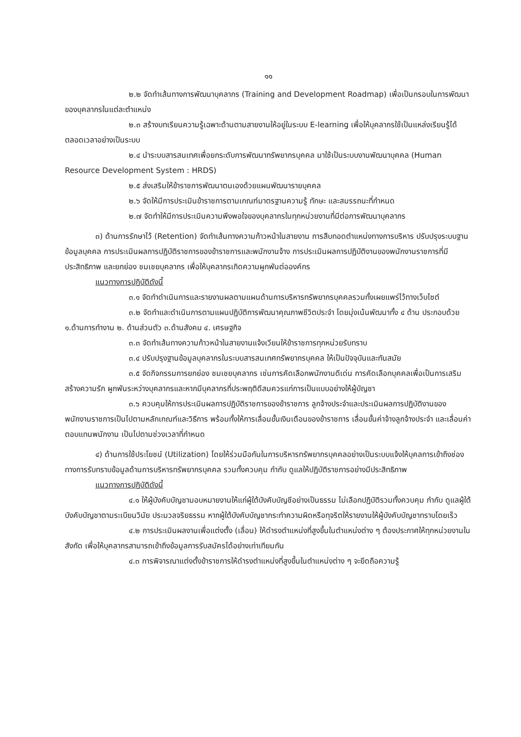๑๑
๒.๒ จัดทำเส้นทางการพัฒนาบุคลากร (Training and Development Roadmap) เพื่อเป็นกรอบในการพัฒนาของบุคลากรในแต่ละตำแหน่ง
๒.๓ สร้างบทเรียนความรู้เฉพาะด้านตามสายงานให้อยู่ในระบบ E-learning เพื่อให้บุคลากรใช้เป็นแหล่งเรียนรู้ได้ตลอดเวลาอย่างเป็นระบบ
๒.๔ นำระบบสารสนเทศเพื่อยกระดับการพัฒนาทรัพยากรบุคคล มาใช้เป็นระบบงานพัฒนาบุคคล (Human Resource Development System : HRDS)
๒.๕ ส่งเสริมให้ข้าราชการพัฒนาตนเองด้วยแผนพัฒนารายบุคคล
๒.๖ จัดให้มีการประเมินข้าราชการตามเกณฑ์มาตรฐานความรู้ ทักษะ และสมรรถนะที่กำหนด
๒.๗ จัดทำให้มีการประเมินความพึงพอใจของบุคลากรในทุกหน่วยงานที่มีต่อการพัฒนาบุคลากร
๓) ด้านการรักษาไว้ (Retention) จัดทำเส้นทางความก้าวหน้าในสายงาน การสืบทอดตำแหน่งทางการบริหาร ปรับปรุงระบบฐานข้อมูลบุคคล การประเมินผลการปฏิบัติราชการของข้าราชการและพนักงานจ้าง การประเมินผลการปฏิบัติงานของพนักงานราชการที่มีประสิทธิภาพ และยกย่อง ชมเชยบุคลากร เพื่อให้บุคลากรเกิดความผูกพันต่อองค์กร
แนวทางการปฏิบัติดังนี้
๓.๑ จัดทำดำเนินการและรายงานผลตามแผนด้านการบริหารทรัพยากรบุคคลรวมทั้งเผยแพร่ไว้ทางเว็บไซต์
๓.๒ จัดทำและดำเนินการตามแผนปฏิบัติการพัฒนาคุณภาพชีวิตประจำ โดยมุ่งเน้นพัฒนาทั้ง ๔ ด้าน ประกอบด้วย ๑.ด้านการทำงาน ๒. ด้านส่วนตัว ๓.ด้านสังคม ๔. เศรษฐกิจ
๓.๓ จัดทำเส้นทางความก้าวหน้าในสายงานแจ้งเวียนให้ข้าราชการทุกหน่วยรับทราบ
๓.๔ ปรับปรุงฐานข้อมูลบุคลากรในระบบสารสนเทศทรัพยากรบุคคล ให้เป็นปัจจุบันและทันสมัย
๓.๕ จัดกิจกรรมการยกย่อง ชมเชยบุคลากร เช่นการคัดเลือกพนักงานดีเด่น การคัดเลือกบุคคลเพื่อเป็นการเสริมสร้างความรัก ผูกพันระหว่างบุคลากรและหากมีบุคลากรที่ประพฤติดีสมควรแก่การเป็นแบบอย่างให้ผู้บัญชา
๓.๖ ควบคุมให้การประเมินผลการปฏิบัติราชการของข้าราชการ ลูกจ้างประจำและประเมินผลการปฏิบัติงานของพนักงานราชการเป็นไปตามหลักเกณฑ์และวิธีการ พร้อมทั้งให้การเลื่อนขั้นเงินเดือนของข้าราชการ เลื่อนขั้นค่าจ้างลูกจ้างประจำ และเลื่อนค่าตอบแทนพนักงาน เป็นไปตามช่วงเวลาที่กำหนด
๔) ด้านการใช้ประโยชน์ (Utilization) โดยให้ร่วมมือกันในการบริหารทรัพยากรบุคคลอย่างเป็นระบบแจ้งให้บุคลการเข้าถึงช่องทางการรับทราบข้อมูลด้านการบริหารทรัพยากรบุคคล รวมทั้งควบคุม กำกับ ดูแลให้ปฏิบัติราชการอย่างมีประสิทธิภาพ
แนวทางการปฏิบัติดังนี้
๔.๑ ให้ผู้บังคับบัญชามอบหมายงานให้แก่ผู้ใต้บังคับบัญชีอย่างเป็นธรรม ไม่เลือกปฏิบัติรวมทั้งควบคุม กำกับ ดูแลผู้ใต้บังคับบัญชาตามระเบียนวินัย ประมวลจริยธรรม หากผู้ใต้บังคับบัญชากระทำความผิดหรือทุจริตให้รายงานให้ผู้บังคับบัญชาทราบโดยเร็ว
๔.๒ การประเมินผลงานเพื่อแต่งตั้ง (เลื่อน) ให้ดำรงตำแหน่งที่สูงขึ้นในตำแหน่งต่าง ๆ ต้องประกาศให้ทุกหน่วยงานในสังกัด เพื่อให้บุคลากรสามารถเข้าถึงข้อมูลการรับสมัครได้อย่างเท่าเทียมกัน
๔.๓ การพิจารณาแต่งตั้งข้าราชการให้ดำรงตำแหน่งที่สูงขึ้นในตำแหน่งต่าง ๆ จะยึดถือความรู้